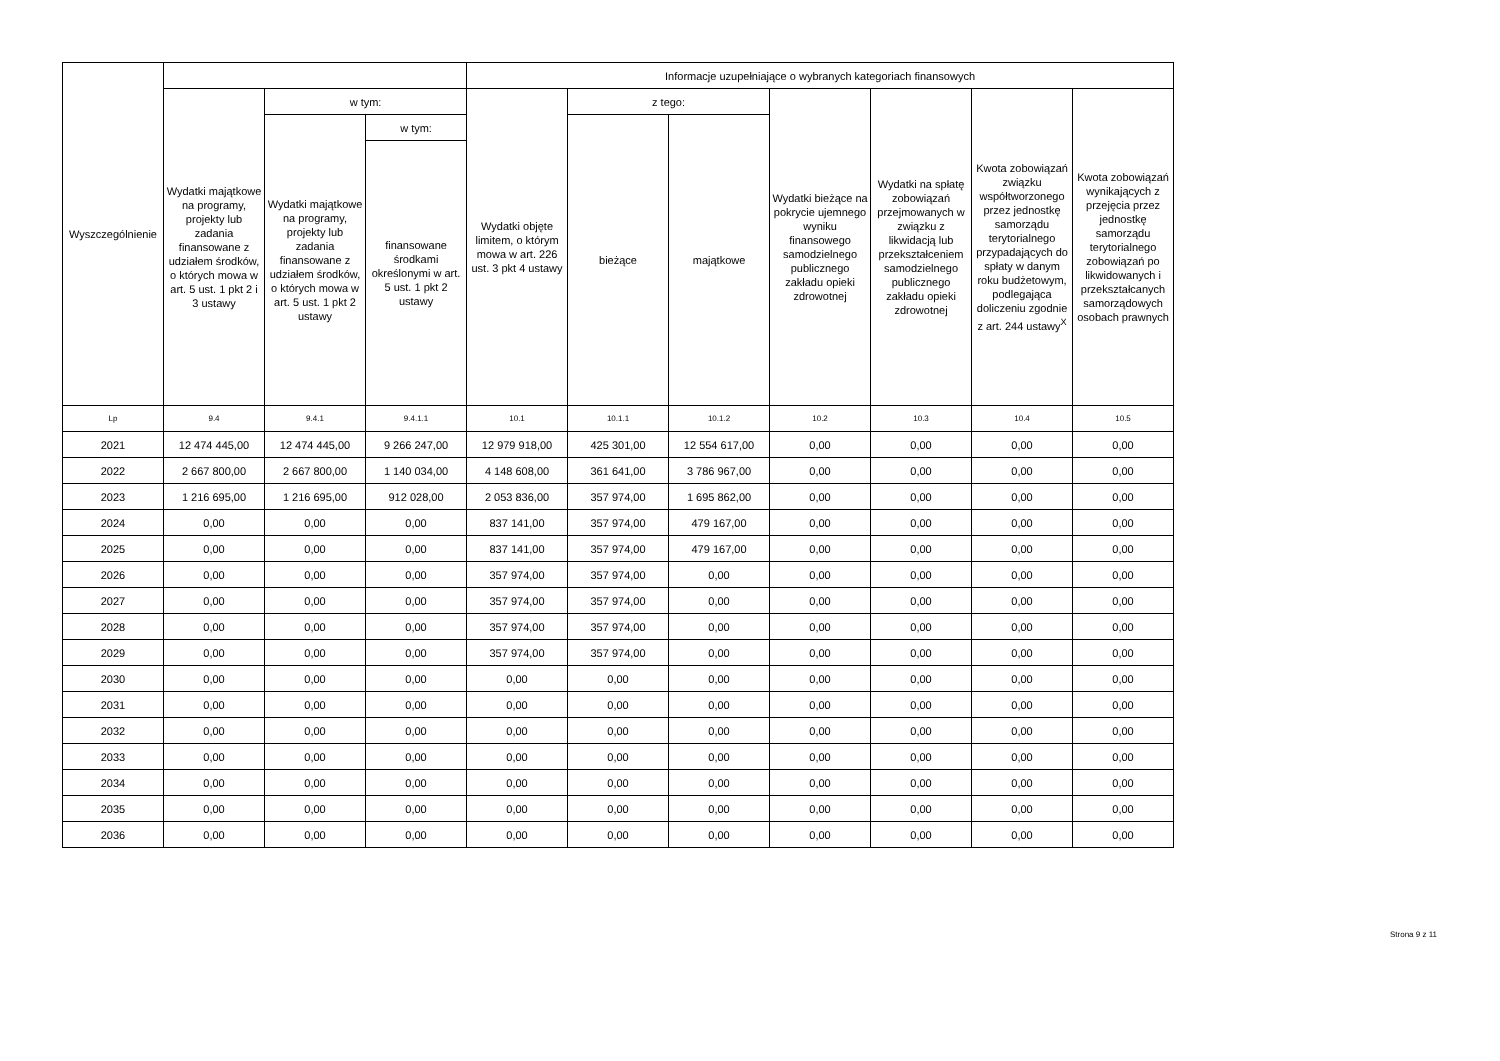| Wyszczególnienie | | | | Informacje uzupełniające o wybranych kategoriach finansowych | | | | | | |
| --- | --- | --- | --- | --- | --- | --- | --- | --- | --- | --- |
| | Wydatki majątkowe na programy, projekty lub zadania finansowane z udziałem środków, o których mowa w art. 5 ust. 1 pkt 2 i 3 ustawy | w tym: | | Wydatki objęte limitem, o którym mowa w art. 226 ust. 3 pkt 4 ustawy | z tego: | | Wydatki bieżące na pokrycie ujemnego wyniku finansowego samodzielnego publicznego zakładu opieki zdrowotnej | Wydatki na spłatę zobowiązań przejmowanych w związku z likwidacją lub przekształceniem samodzielnego publicznego zakładu opieki zdrowotnej | Kwota zobowiązań związku współtworzonego przez jednostkę samorządu terytorialnego przypadających do spłaty w danym roku budżetowym, podlegająca doliczeniu zgodnie z art. 244 ustawy<sup>X</sup> | Kwota zobowiązań wynikających z przejęcia przez jednostkę samorządu terytorialnego zobowiązań po likwidowanych i przekształcanych samorządowych osobach prawnych |
| | | Wydatki majątkowe na programy, projekty lub zadania finansowane z udziałem środków, o których mowa w art. 5 ust. 1 pkt 2 ustawy | w tym: | | bieżące | majątkowe | | | | |
| | | | finansowane środkami określonymi w art. 5 ust. 1 pkt 2 ustawy | | | | | | | |
| Lp | 9.4 | 9.4.1 | 9.4.1.1 | 10.1 | 10.1.1 | 10.1.2 | 10.2 | 10.3 | 10.4 | 10.5 |
| 2021 | 12 474 445,00 | 12 474 445,00 | 9 266 247,00 | 12 979 918,00 | 425 301,00 | 12 554 617,00 | 0,00 | 0,00 | 0,00 | 0,00 |
| 2022 | 2 667 800,00 | 2 667 800,00 | 1 140 034,00 | 4 148 608,00 | 361 641,00 | 3 786 967,00 | 0,00 | 0,00 | 0,00 | 0,00 |
| 2023 | 1 216 695,00 | 1 216 695,00 | 912 028,00 | 2 053 836,00 | 357 974,00 | 1 695 862,00 | 0,00 | 0,00 | 0,00 | 0,00 |
| 2024 | 0,00 | 0,00 | 0,00 | 837 141,00 | 357 974,00 | 479 167,00 | 0,00 | 0,00 | 0,00 | 0,00 |
| 2025 | 0,00 | 0,00 | 0,00 | 837 141,00 | 357 974,00 | 479 167,00 | 0,00 | 0,00 | 0,00 | 0,00 |
| 2026 | 0,00 | 0,00 | 0,00 | 357 974,00 | 357 974,00 | 0,00 | 0,00 | 0,00 | 0,00 | 0,00 |
| 2027 | 0,00 | 0,00 | 0,00 | 357 974,00 | 357 974,00 | 0,00 | 0,00 | 0,00 | 0,00 | 0,00 |
| 2028 | 0,00 | 0,00 | 0,00 | 357 974,00 | 357 974,00 | 0,00 | 0,00 | 0,00 | 0,00 | 0,00 |
| 2029 | 0,00 | 0,00 | 0,00 | 357 974,00 | 357 974,00 | 0,00 | 0,00 | 0,00 | 0,00 | 0,00 |
| 2030 | 0,00 | 0,00 | 0,00 | 0,00 | 0,00 | 0,00 | 0,00 | 0,00 | 0,00 | 0,00 |
| 2031 | 0,00 | 0,00 | 0,00 | 0,00 | 0,00 | 0,00 | 0,00 | 0,00 | 0,00 | 0,00 |
| 2032 | 0,00 | 0,00 | 0,00 | 0,00 | 0,00 | 0,00 | 0,00 | 0,00 | 0,00 | 0,00 |
| 2033 | 0,00 | 0,00 | 0,00 | 0,00 | 0,00 | 0,00 | 0,00 | 0,00 | 0,00 | 0,00 |
| 2034 | 0,00 | 0,00 | 0,00 | 0,00 | 0,00 | 0,00 | 0,00 | 0,00 | 0,00 | 0,00 |
| 2035 | 0,00 | 0,00 | 0,00 | 0,00 | 0,00 | 0,00 | 0,00 | 0,00 | 0,00 | 0,00 |
| 2036 | 0,00 | 0,00 | 0,00 | 0,00 | 0,00 | 0,00 | 0,00 | 0,00 | 0,00 | 0,00 |
Strona 9 z 11